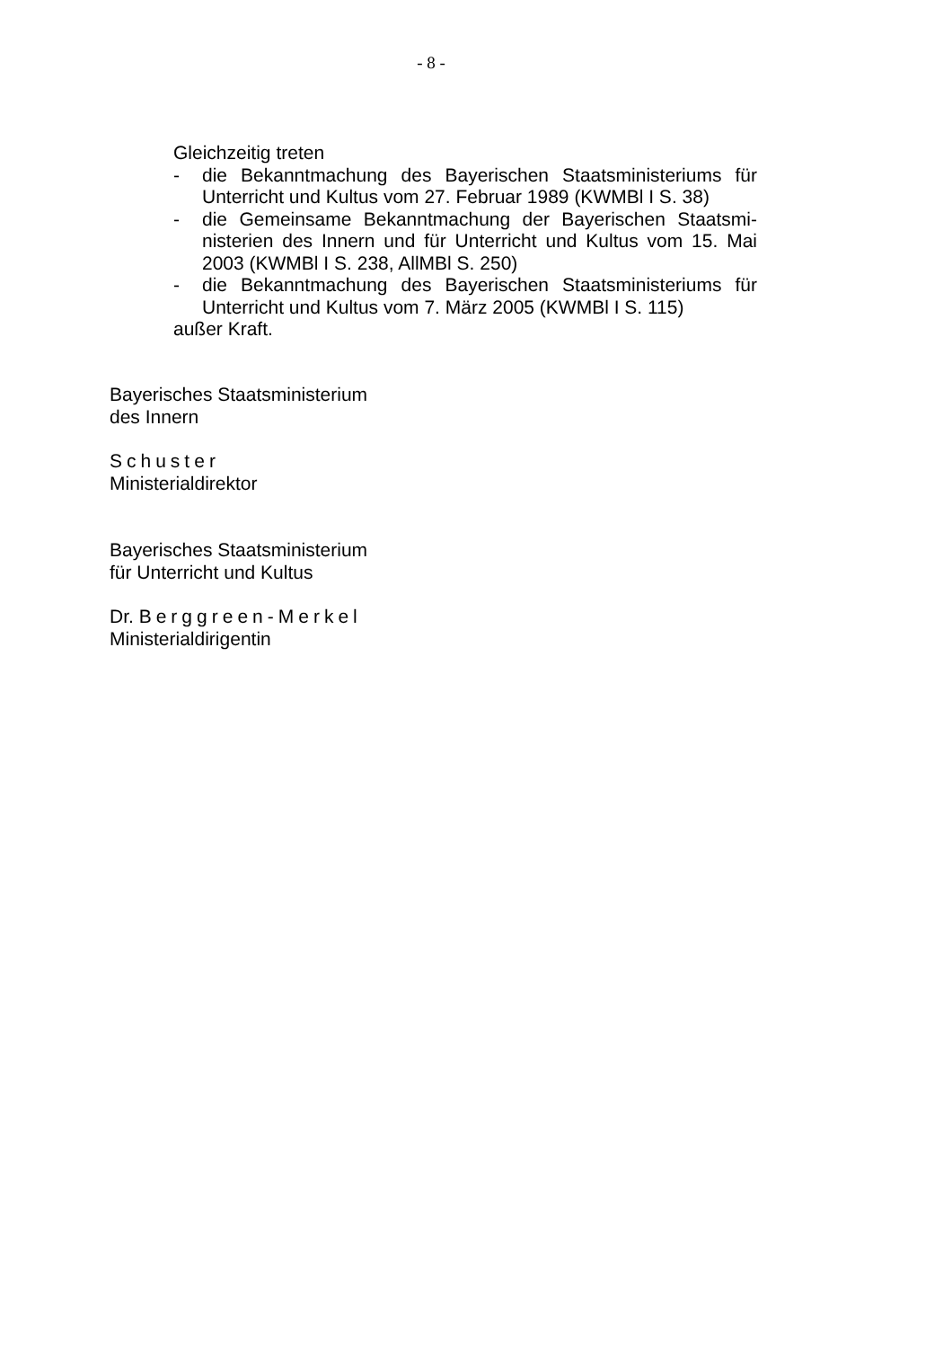- 8 -
Gleichzeitig treten
- die Bekanntmachung des Bayerischen Staatsministeriums für Unterricht und Kultus vom 27. Februar 1989 (KWMBl I S. 38)
- die Gemeinsame Bekanntmachung der Bayerischen Staatsmi­nisterien des Innern und für Unterricht und Kultus vom 15. Mai 2003 (KWMBl I S. 238, AllMBl S. 250)
- die Bekanntmachung des Bayerischen Staatsministeriums für Unterricht und Kultus vom 7. März 2005 (KWMBl I S. 115)
außer Kraft.
Bayerisches Staatsministerium
des Innern
Schuster
Ministerialdirektor
Bayerisches Staatsministerium
für Unterricht und Kultus
Dr. Berggreen-Merkel
Ministerialdirigentin